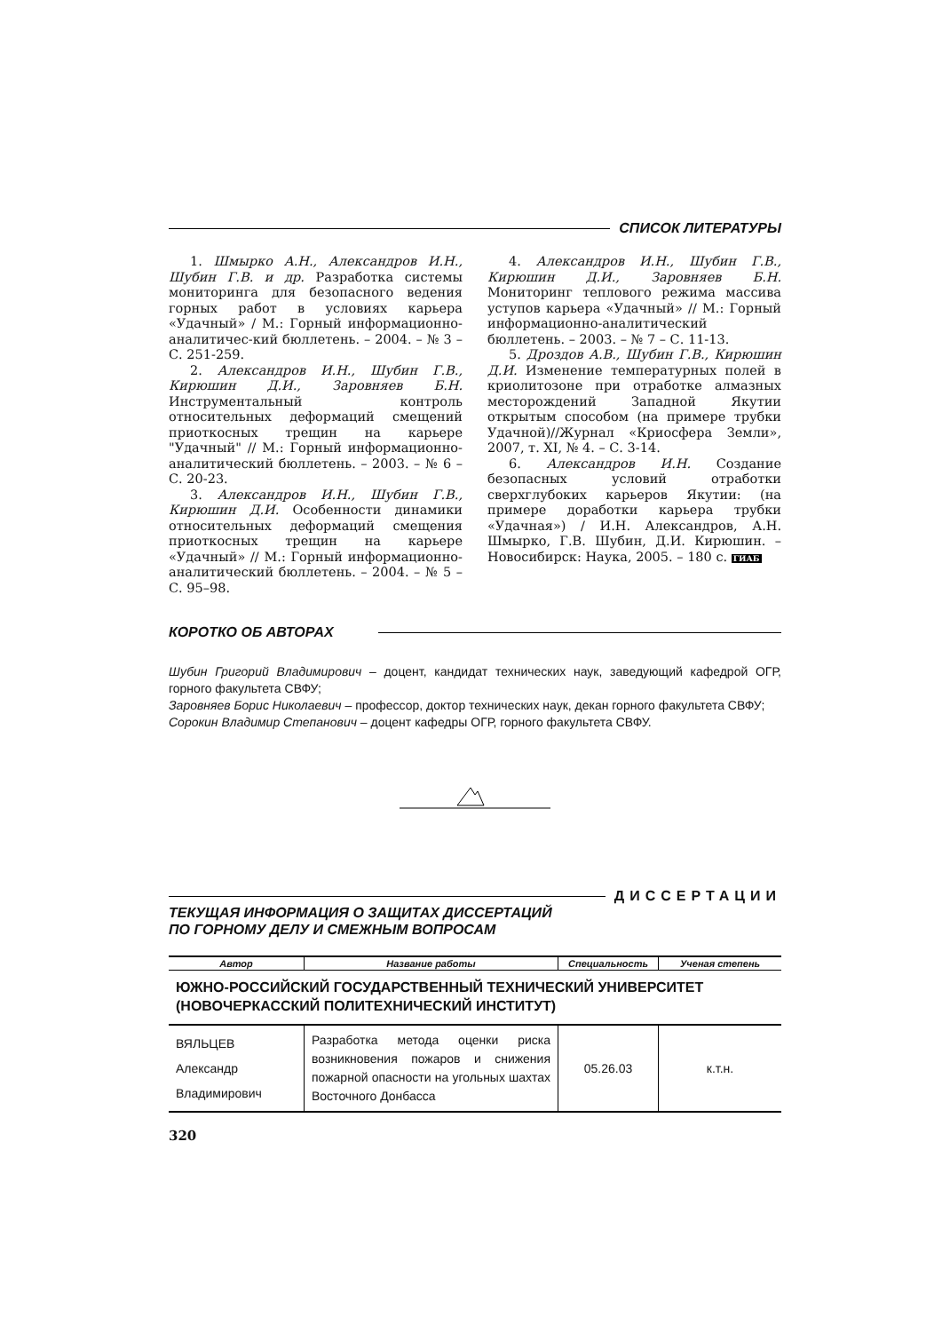СПИСОК ЛИТЕРАТУРЫ
1. Шмырко А.Н., Александров И.Н., Шубин Г.В. и др. Разработка системы мониторинга для безопасного ведения горных работ в условиях карьера «Удачный» / М.: Горный информационно-аналитичес-кий бюллетень. – 2004. – № 3 – С. 251-259.
2. Александров И.Н., Шубин Г.В., Кирюшин Д.И., Заровняев Б.Н. Инструментальный контроль относительных деформаций смещений приоткосных трещин на карьере "Удачный" // М.: Горный информационно-аналитический бюллетень. – 2003. – № 6 – С. 20-23.
3. Александров И.Н., Шубин Г.В., Кирюшин Д.И. Особенности динамики относительных деформаций смещения приоткосных трещин на карьере «Удачный» // М.: Горный информационно-аналитический бюллетень. – 2004. – № 5 – С. 95–98.
4. Александров И.Н., Шубин Г.В., Кирюшин Д.И., Заровняев Б.Н. Мониторинг теплового режима массива уступов карьера «Удачный» // М.: Горный информационно-аналитический бюллетень. – 2003. – № 7 – С. 11-13.
5. Дроздов А.В., Шубин Г.В., Кирюшин Д.И. Изменение температурных полей в криолитозоне при отработке алмазных месторождений Западной Якутии открытым способом (на примере трубки Удачной)//Журнал «Криосфера Земли», 2007, т. XI, № 4. – С. 3-14.
6. Александров И.Н. Создание безопасных условий отработки сверхглубоких карьеров Якутии: (на примере доработки карьера трубки «Удачная») / И.Н. Александров, А.Н. Шмырко, Г.В. Шубин, Д.И. Кирюшин. – Новосибирск: Наука, 2005. – 180 с. ГИАБ
КОРОТКО ОБ АВТОРАХ
Шубин Григорий Владимирович – доцент, кандидат технических наук, заведующий кафедрой ОГР, горного факультета СВФУ;
Заровняев Борис Николаевич – профессор, доктор технических наук, декан горного факультета СВФУ;
Сорокин Владимир Степанович – доцент кафедры ОГР, горного факультета СВФУ.
ДИССЕРТАЦИИ
ТЕКУЩАЯ ИНФОРМАЦИЯ О ЗАЩИТАХ ДИССЕРТАЦИЙ
ПО ГОРНОМУ ДЕЛУ И СМЕЖНЫМ ВОПРОСАМ
| Автор | Название работы | Специальность | Ученая степень |
| --- | --- | --- | --- |
| ЮЖНО-РОССИЙСКИЙ ГОСУДАРСТВЕННЫЙ ТЕХНИЧЕСКИЙ УНИВЕРСИТЕТ (НОВОЧЕРКАССКИЙ ПОЛИТЕХНИЧЕСКИЙ ИНСТИТУТ) | | | |
| ВЯЛЬЦЕВ Александр Владимирович | Разработка метода оценки риска возникновения пожаров и снижения пожарной опасности на угольных шахтах Восточного Донбасса | 05.26.03 | к.т.н. |
320